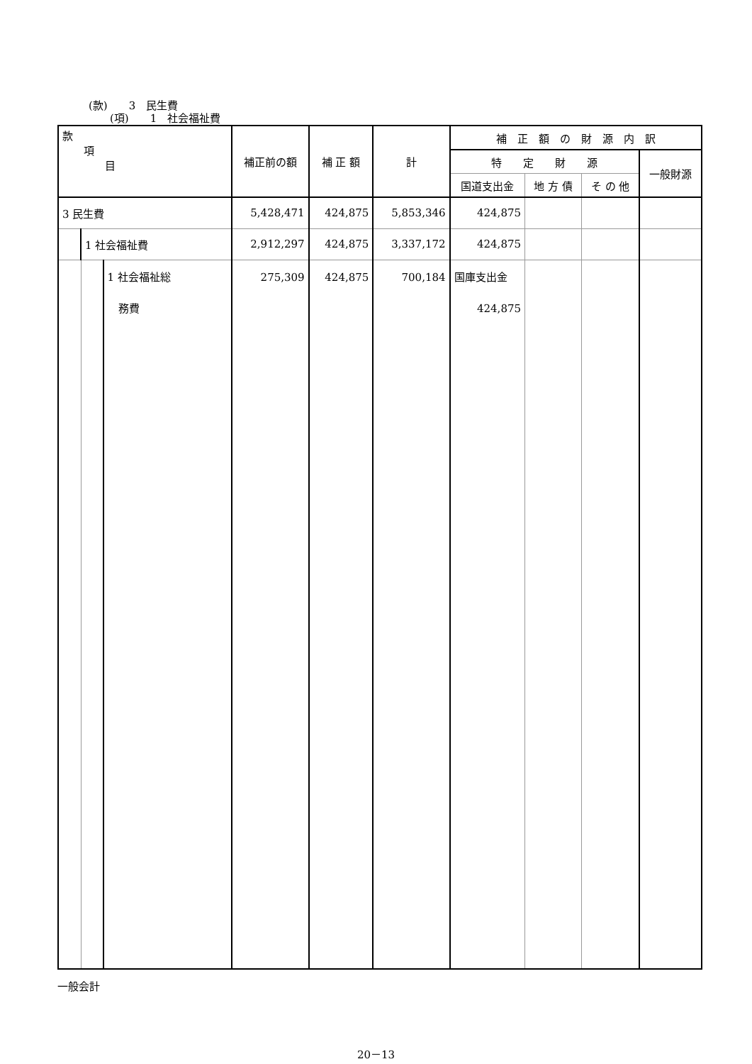(款)　　3　民生費
(項)　　1　社会福祉費
| 款 項 目 | | | 補正前の額 | 補 正 額 | 計 | 補 正 額 の 財 源 内 訳 | | | |
| --- | --- | --- | --- | --- | --- | --- | --- | --- | --- |
| | | | | | | 特 定 財 源 | | | 一般財源 |
| | | | | | | 国道支出金 | 地 方 債 | そ の 他 | |
| 3 民生費 | | | 5,428,471 | 424,875 | 5,853,346 | 424,875 | | | |
| | 1 社会福祉費 | | 2,912,297 | 424,875 | 3,337,172 | 424,875 | | | |
| | | 1 社会福祉総 務費 | 275,309 | 424,875 | 700,184 | 国庫支出金 424,875 | | | |
一般会計
20－13